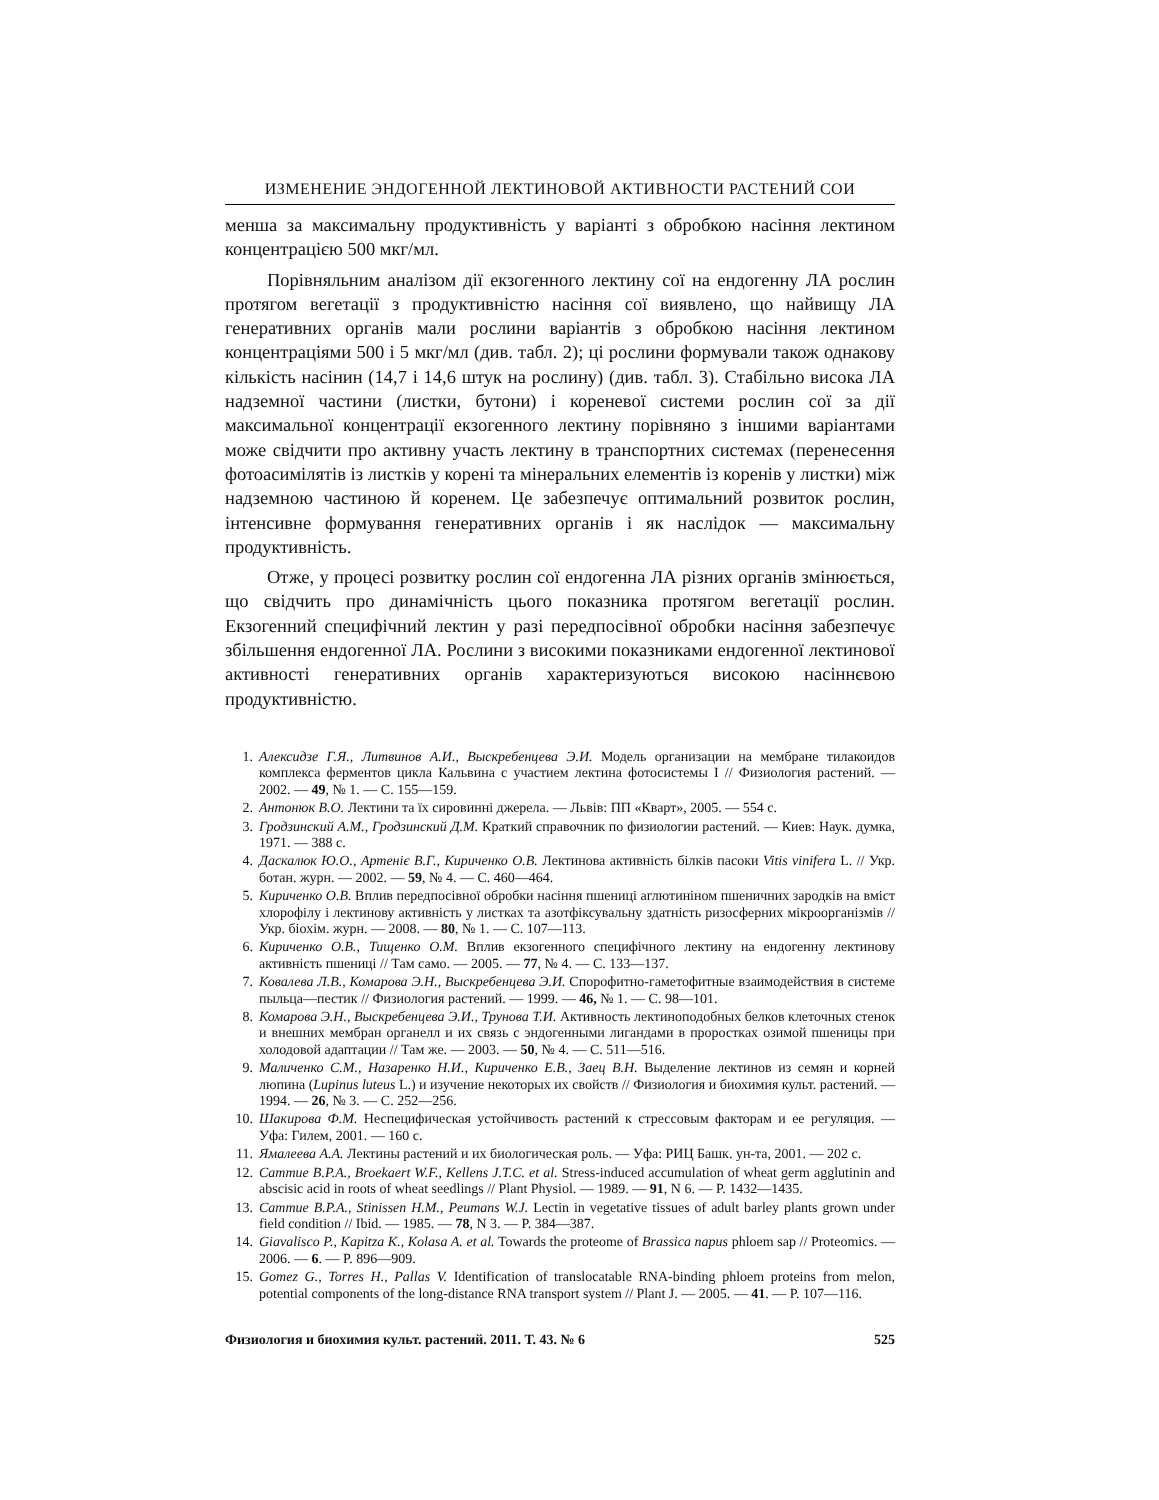ИЗМЕНЕНИЕ ЭНДОГЕННОЙ ЛЕКТИНОВОЙ АКТИВНОСТИ РАСТЕНИЙ СОИ
менша за максимальну продуктивність у варіанті з обробкою насіння лектином концентрацією 500 мкг/мл.
Порівняльним аналізом дії екзогенного лектину сої на ендогенну ЛА рослин протягом вегетації з продуктивністю насіння сої виявлено, що найвищу ЛА генеративних органів мали рослини варіантів з обробкою насіння лектином концентраціями 500 і 5 мкг/мл (див. табл. 2); ці рослини формували також однакову кількість насінин (14,7 і 14,6 штук на рослину) (див. табл. 3). Стабільно висока ЛА надземної частини (листки, бутони) і кореневої системи рослин сої за дії максимальної концентрації екзогенного лектину порівняно з іншими варіантами може свідчити про активну участь лектину в транспортних системах (перенесення фотоасимілятів із листків у корені та мінеральних елементів із коренів у листки) між надземною частиною й коренем. Це забезпечує оптимальний розвиток рослин, інтенсивне формування генеративних органів і як наслідок — максимальну продуктивність.
Отже, у процесі розвитку рослин сої ендогенна ЛА різних органів змінюється, що свідчить про динамічність цього показника протягом вегетації рослин. Екзогенний специфічний лектин у разі передпосівної обробки насіння забезпечує збільшення ендогенної ЛА. Рослини з високими показниками ендогенної лектинової активності генеративних органів характеризуються високою насіннєвою продуктивністю.
1. Алексидзе Г.Я., Литвинов А.И., Выскребенцева Э.И. Модель организации на мембране тилакоидов комплекса ферментов цикла Кальвина с участием лектина фотосистемы I // Физиология растений. — 2002. — 49, № 1. — С. 155—159.
2. Антонюк В.О. Лектини та їх сировинні джерела. — Львів: ПП «Кварт», 2005. — 554 с.
3. Гродзинский А.М., Гродзинский Д.М. Краткий справочник по физиологии растений. — Киев: Наук. думка, 1971. — 388 с.
4. Даскалюк Ю.О., Артеніє В.Г., Кириченко О.В. Лектинова активність білків пасоки Vitis vinifera L. // Укр. ботан. журн. — 2002. — 59, № 4. — С. 460—464.
5. Кириченко О.В. Вплив передпосівної обробки насіння пшениці аглютиніном пшеничних зародків на вміст хлорофілу і лектинову активність у листках та азотфіксувальну здатність ризосферних мікроорганізмів // Укр. біохім. журн. — 2008. — 80, № 1. — С. 107—113.
6. Кириченко О.В., Тищенко О.М. Вплив екзогенного специфічного лектину на ендогенну лектинову активність пшениці // Там само. — 2005. — 77, № 4. — С. 133—137.
7. Ковалева Л.В., Комарова Э.Н., Выскребенцева Э.И. Спорофитно-гаметофитные взаимодействия в системе пыльца—пестик // Физиология растений. — 1999. — 46, № 1. — С. 98—101.
8. Комарова Э.Н., Выскребенцева Э.И., Трунова Т.И. Активность лектиноподобных белков клеточных стенок и внешних мембран органелл и их связь с эндогенными лигандами в проростках озимой пшеницы при холодовой адаптации // Там же. — 2003. — 50, № 4. — С. 511—516.
9. Маличенко С.М., Назаренко Н.И., Кириченко Е.В., Заец В.Н. Выделение лектинов из семян и корней люпина (Lupinus luteus L.) и изучение некоторых их свойств // Физиология и биохимия культ. растений. — 1994. — 26, № 3. — С. 252—256.
10. Шакирова Ф.М. Неспецифическая устойчивость растений к стрессовым факторам и ее регуляция. — Уфа: Гилем, 2001. — 160 с.
11. Ямалеева А.А. Лектины растений и их биологическая роль. — Уфа: РИЦ Башк. ун-та, 2001. — 202 с.
12. Cammue B.P.A., Broekaert W.F., Kellens J.T.C. et al. Stress-induced accumulation of wheat germ agglutinin and abscisic acid in roots of wheat seedlings // Plant Physiol. — 1989. — 91, N 6. — P. 1432—1435.
13. Cammue B.P.A., Stinissen H.M., Peumans W.J. Lectin in vegetative tissues of adult barley plants grown under field condition // Ibid. — 1985. — 78, N 3. — P. 384—387.
14. Giavalisco P., Kapitza K., Kolasa A. et al. Towards the proteome of Brassica napus phloem sap // Proteomics. — 2006. — 6. — P. 896—909.
15. Gomez G., Torres H., Pallas V. Identification of translocatable RNA-binding phloem proteins from melon, potential components of the long-distance RNA transport system // Plant J. — 2005. — 41. — P. 107—116.
Физиология и биохимия культ. растений. 2011. Т. 43. № 6 525